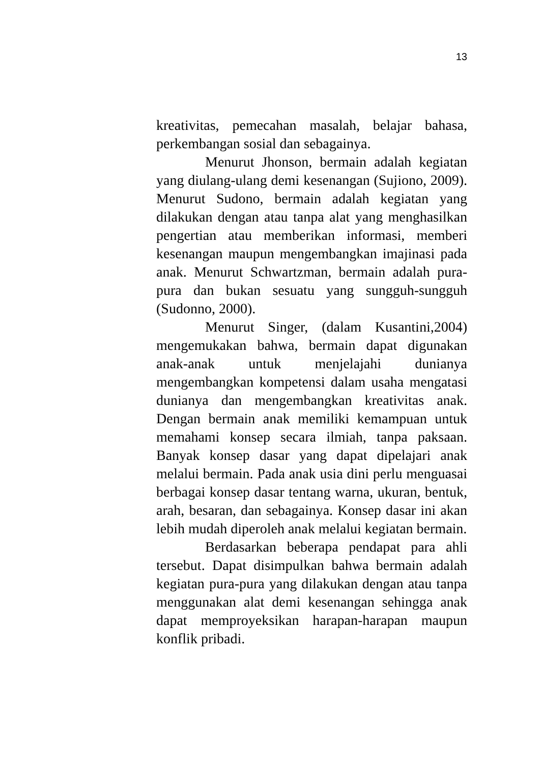13
kreativitas, pemecahan masalah, belajar bahasa, perkembangan sosial dan sebagainya.
Menurut Jhonson, bermain adalah kegiatan yang diulang-ulang demi kesenangan (Sujiono, 2009). Menurut Sudono, bermain adalah kegiatan yang dilakukan dengan atau tanpa alat yang menghasilkan pengertian atau memberikan informasi, memberi kesenangan maupun mengembangkan imajinasi pada anak. Menurut Schwartzman, bermain adalah pura-pura dan bukan sesuatu yang sungguh-sungguh (Sudonno, 2000).
Menurut Singer, (dalam Kusantini,2004) mengemukakan bahwa, bermain dapat digunakan anak-anak untuk menjelajahi dunianya mengembangkan kompetensi dalam usaha mengatasi dunianya dan mengembangkan kreativitas anak. Dengan bermain anak memiliki kemampuan untuk memahami konsep secara ilmiah, tanpa paksaan. Banyak konsep dasar yang dapat dipelajari anak melalui bermain. Pada anak usia dini perlu menguasai berbagai konsep dasar tentang warna, ukuran, bentuk, arah, besaran, dan sebagainya. Konsep dasar ini akan lebih mudah diperoleh anak melalui kegiatan bermain.
Berdasarkan beberapa pendapat para ahli tersebut. Dapat disimpulkan bahwa bermain adalah kegiatan pura-pura yang dilakukan dengan atau tanpa menggunakan alat demi kesenangan sehingga anak dapat memproyeksikan harapan-harapan maupun konflik pribadi.